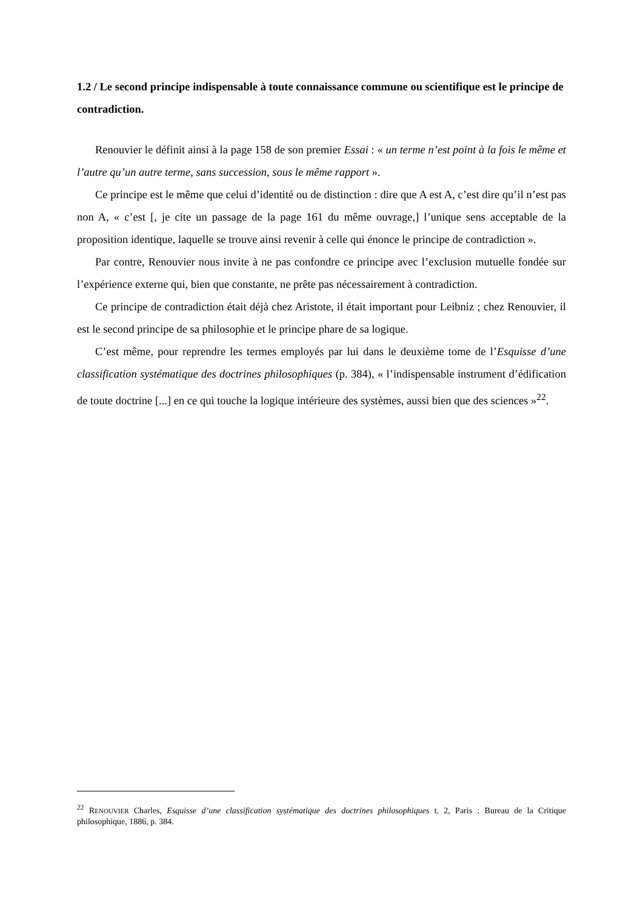1.2 / Le second principe indispensable à toute connaissance commune ou scientifique est le principe de contradiction.
Renouvier le définit ainsi à la page 158 de son premier Essai : « un terme n’est point à la fois le même et l’autre qu’un autre terme, sans succession, sous le même rapport ».
Ce principe est le même que celui d’identité ou de distinction : dire que A est A, c’est dire qu’il n’est pas non A, « c’est [, je cite un passage de la page 161 du même ouvrage,] l’unique sens acceptable de la proposition identique, laquelle se trouve ainsi revenir à celle qui énonce le principe de contradiction ».
Par contre, Renouvier nous invite à ne pas confondre ce principe avec l’exclusion mutuelle fondée sur l’expérience externe qui, bien que constante, ne prête pas nécessairement à contradiction.
Ce principe de contradiction était déjà chez Aristote, il était important pour Leibniz ; chez Renouvier, il est le second principe de sa philosophie et le principe phare de sa logique.
C’est même, pour reprendre les termes employés par lui dans le deuxième tome de l’Esquisse d’une classification systématique des doctrines philosophiques (p. 384), « l’indispensable instrument d’édification de toute doctrine [...] en ce qui touche la logique intérieure des systèmes, aussi bien que des sciences »<sup>22</sup>.
<sup>22</sup> RENOUVIER Charles, Esquisse d’une classification systématique des doctrines philosophiques t. 2, Paris : Bureau de la Critique philosophique, 1886, p. 384.